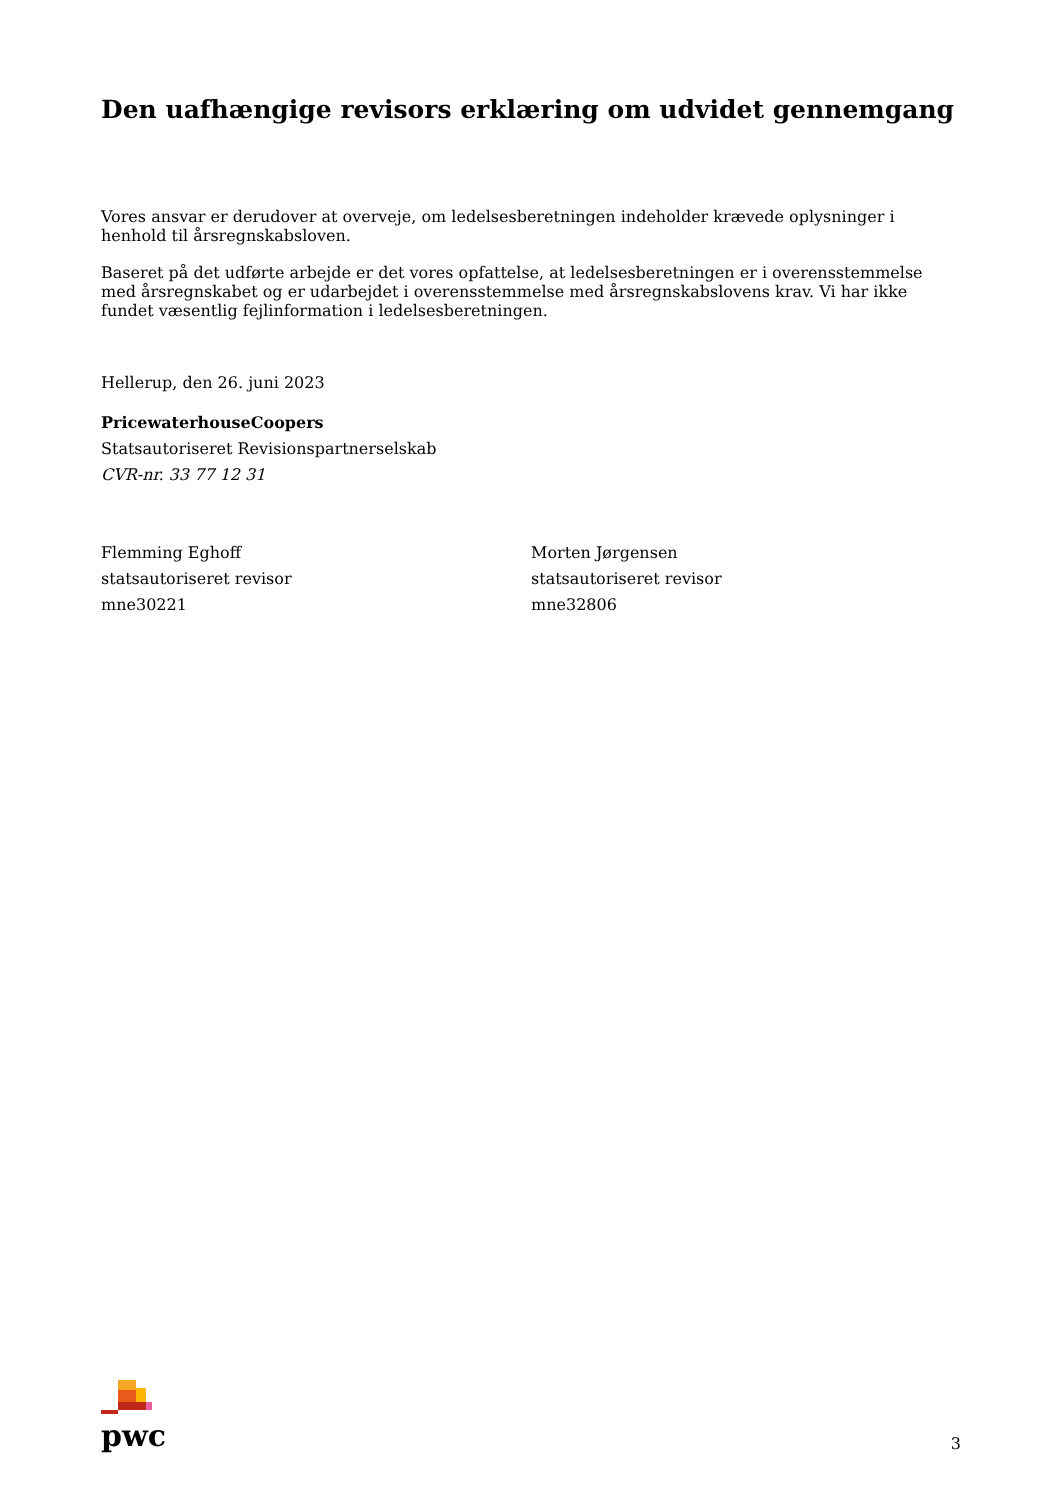Den uafhængige revisors erklæring om udvidet gennemgang
Vores ansvar er derudover at overveje, om ledelsesberetningen indeholder krævede oplysninger i henhold til årsregnskabsloven.
Baseret på det udførte arbejde er det vores opfattelse, at ledelsesberetningen er i overensstemmelse med årsregnskabet og er udarbejdet i overensstemmelse med årsregnskabslovens krav. Vi har ikke fundet væsentlig fejlinformation i ledelsesberetningen.
Hellerup, den 26. juni 2023
PricewaterhouseCoopers
Statsautoriseret Revisionspartnerselskab
CVR-nr. 33 77 12 31
Flemming Eghoff
statsautoriseret revisor
mne30221
Morten Jørgensen
statsautoriseret revisor
mne32806
pwc
3